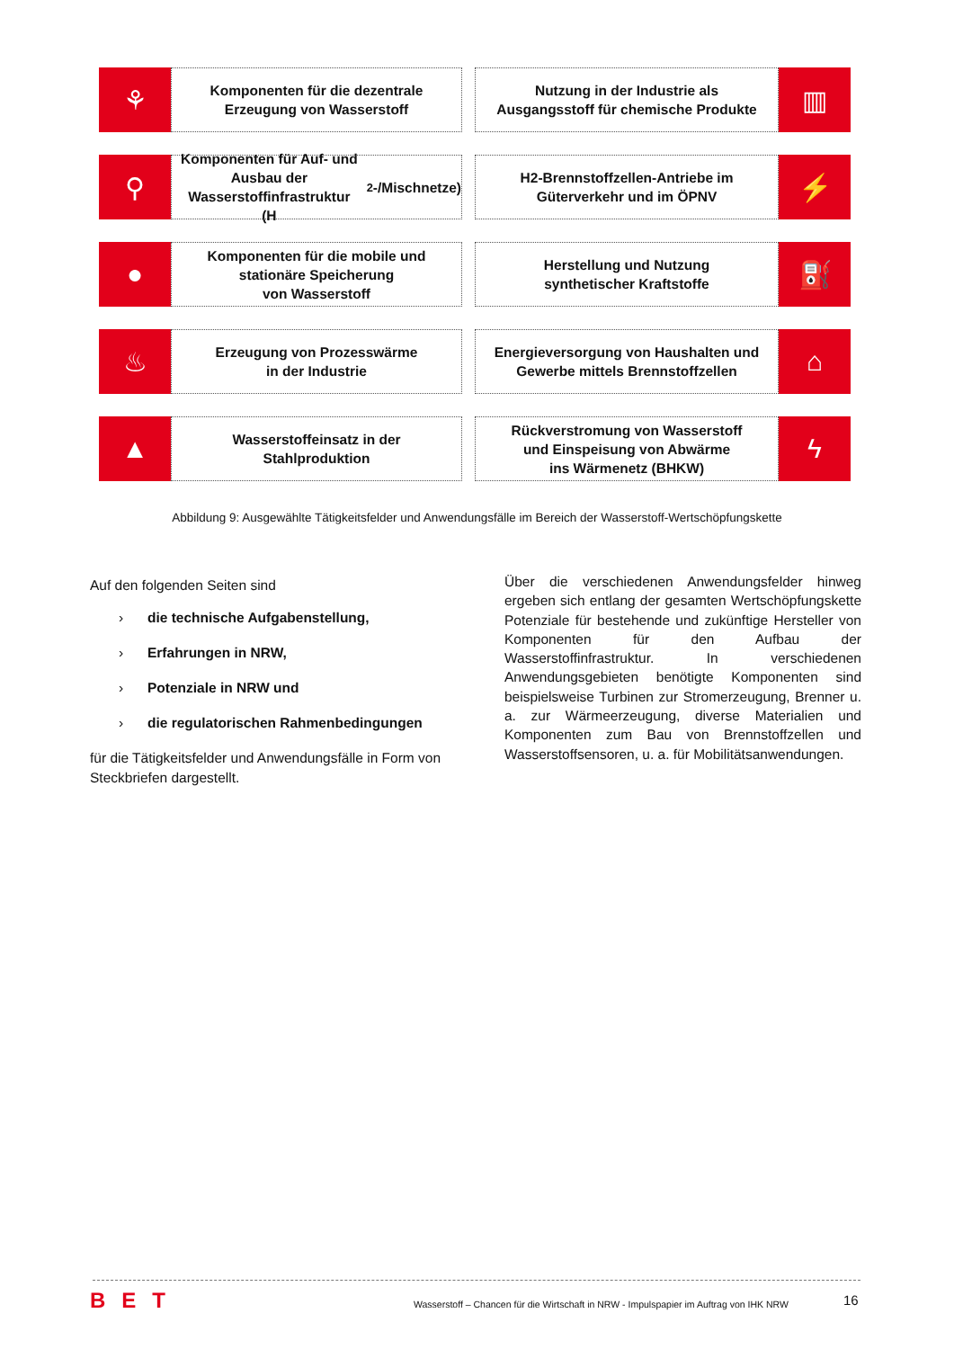⚘
Komponenten für die dezentrale
Erzeugung von Wasserstoff
Nutzung in der Industrie als
Ausgangsstoff für chemische Produkte
▥
⚲
Komponenten für Auf- und Ausbau der
Wasserstoffinfrastruktur
(H<sub>2</sub>-/Mischnetze)
H2-Brennstoffzellen-Antriebe im
Güterverkehr und im ÖPNV
⚡
●
Komponenten für die mobile und
stationäre Speicherung
von Wasserstoff
Herstellung und Nutzung
synthetischer Kraftstoffe
⛽
♨
Erzeugung von Prozesswärme
in der Industrie
Energieversorgung von Haushalten und
Gewerbe mittels Brennstoffzellen
⌂
▲
Wasserstoffeinsatz in der
Stahlproduktion
Rückverstromung von Wasserstoff
und Einspeisung von Abwärme
ins Wärmenetz (BHKW)
ϟ
Abbildung 9: Ausgewählte Tätigkeitsfelder und Anwendungsfälle im Bereich der Wasserstoff-Wertschöpfungskette
Auf den folgenden Seiten sind
› die technische Aufgabenstellung,
› Erfahrungen in NRW,
› Potenziale in NRW und
› die regulatorischen Rahmenbedingungen
für die Tätigkeitsfelder und Anwendungsfälle in Form von Steckbriefen dargestellt.
Über die verschiedenen Anwendungsfelder hinweg ergeben sich entlang der gesamten Wertschöpfungskette Potenziale für bestehende und zukünftige Hersteller von Komponenten für den Aufbau der Wasserstoffinfrastruktur. In verschiedenen Anwendungsgebieten benötigte Komponenten sind beispielsweise Turbinen zur Stromerzeugung, Brenner u. a. zur Wärmeerzeugung, diverse Materialien und Komponenten zum Bau von Brennstoffzellen und Wasserstoffsensoren, u. a. für Mobilitätsanwendungen.
BET
Wasserstoff – Chancen für die Wirtschaft in NRW - Impulspapier im Auftrag von IHK NRW
16